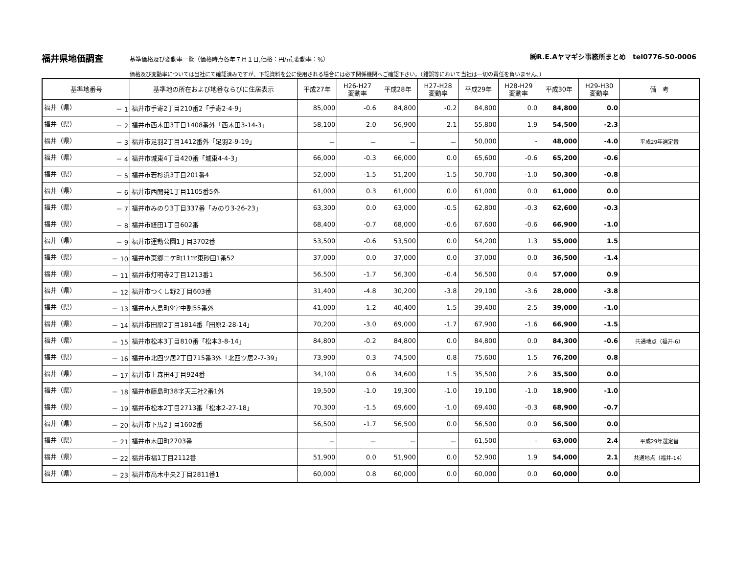福井県地価調査 基準価格及び変動率一覧（価格時点各年７月１日,価格：円/㎡,変動率：%） ㈱R.E.Aヤマギシ事務所まとめ　tel0776-50-0006
価格及び変動率については当社にて確認済みですが、下記資料を公に使用される場合には必ず関係機関へご確認下さい。（錯誤等において当社は一切の責任を負いません。）
| 基準地番号 | 基準地の所在および地番ならびに住居表示 | 平成27年 | H26-H27 変動率 | 平成28年 | H27-H28 変動率 | 平成29年 | H28-H29 変動率 | 平成30年 | H29-H30 変動率 | 備 考 |
| --- | --- | --- | --- | --- | --- | --- | --- | --- | --- | --- |
| 福井（県） － 1 | 福井市手寄2丁目210番2「手寄2-4-9」 | 85,000 | -0.6 | 84,800 | -0.2 | 84,800 | 0.0 | 84,800 | 0.0 | |
| 福井（県） － 2 | 福井市西木田3丁目1408番外「西木田3-14-3」 | 58,100 | -2.0 | 56,900 | -2.1 | 55,800 | -1.9 | 54,500 | -2.3 | |
| 福井（県） － 3 | 福井市足羽2丁目1412番外「足羽2-9-19」 | － | － | － | － | 50,000 | - | 48,000 | -4.0 | 平成29年選定替 |
| 福井（県） － 4 | 福井市城東4丁目420番「城東4-4-3」 | 66,000 | -0.3 | 66,000 | 0.0 | 65,600 | -0.6 | 65,200 | -0.6 | |
| 福井（県） － 5 | 福井市若杉浜3丁目201番4 | 52,000 | -1.5 | 51,200 | -1.5 | 50,700 | -1.0 | 50,300 | -0.8 | |
| 福井（県） － 6 | 福井市西開発1丁目1105番5外 | 61,000 | 0.3 | 61,000 | 0.0 | 61,000 | 0.0 | 61,000 | 0.0 | |
| 福井（県） － 7 | 福井市みのり3丁目337番「みのり3-26-23」 | 63,300 | 0.0 | 63,000 | -0.5 | 62,800 | -0.3 | 62,600 | -0.3 | |
| 福井（県） － 8 | 福井市経田1丁目602番 | 68,400 | -0.7 | 68,000 | -0.6 | 67,600 | -0.6 | 66,900 | -1.0 | |
| 福井（県） － 9 | 福井市運動公園1丁目3702番 | 53,500 | -0.6 | 53,500 | 0.0 | 54,200 | 1.3 | 55,000 | 1.5 | |
| 福井（県） － 10 | 福井市東郷二ケ町11字東砂田1番52 | 37,000 | 0.0 | 37,000 | 0.0 | 37,000 | 0.0 | 36,500 | -1.4 | |
| 福井（県） － 11 | 福井市灯明寺2丁目1213番1 | 56,500 | -1.7 | 56,300 | -0.4 | 56,500 | 0.4 | 57,000 | 0.9 | |
| 福井（県） － 12 | 福井市つくし野2丁目603番 | 31,400 | -4.8 | 30,200 | -3.8 | 29,100 | -3.6 | 28,000 | -3.8 | |
| 福井（県） － 13 | 福井市大島町9字中割55番外 | 41,000 | -1.2 | 40,400 | -1.5 | 39,400 | -2.5 | 39,000 | -1.0 | |
| 福井（県） － 14 | 福井市田原2丁目1814番「田原2-28-14」 | 70,200 | -3.0 | 69,000 | -1.7 | 67,900 | -1.6 | 66,900 | -1.5 | |
| 福井（県） － 15 | 福井市松本3丁目810番「松本3-8-14」 | 84,800 | -0.2 | 84,800 | 0.0 | 84,800 | 0.0 | 84,300 | -0.6 | 共通地点（福井-6） |
| 福井（県） － 16 | 福井市北四ツ居2丁目715番3外「北四ツ居2-7-39」 | 73,900 | 0.3 | 74,500 | 0.8 | 75,600 | 1.5 | 76,200 | 0.8 | |
| 福井（県） － 17 | 福井市上森田4丁目924番 | 34,100 | 0.6 | 34,600 | 1.5 | 35,500 | 2.6 | 35,500 | 0.0 | |
| 福井（県） － 18 | 福井市藤島町38字天王社2番1外 | 19,500 | -1.0 | 19,300 | -1.0 | 19,100 | -1.0 | 18,900 | -1.0 | |
| 福井（県） － 19 | 福井市松本2丁目2713番「松本2-27-18」 | 70,300 | -1.5 | 69,600 | -1.0 | 69,400 | -0.3 | 68,900 | -0.7 | |
| 福井（県） － 20 | 福井市下馬2丁目1602番 | 56,500 | -1.7 | 56,500 | 0.0 | 56,500 | 0.0 | 56,500 | 0.0 | |
| 福井（県） － 21 | 福井市木田町2703番 | － | － | － | － | 61,500 | - | 63,000 | 2.4 | 平成29年選定替 |
| 福井（県） － 22 | 福井市福1丁目2112番 | 51,900 | 0.0 | 51,900 | 0.0 | 52,900 | 1.9 | 54,000 | 2.1 | 共通地点（福井-14） |
| 福井（県） － 23 | 福井市高木中央2丁目2811番1 | 60,000 | 0.8 | 60,000 | 0.0 | 60,000 | 0.0 | 60,000 | 0.0 | |